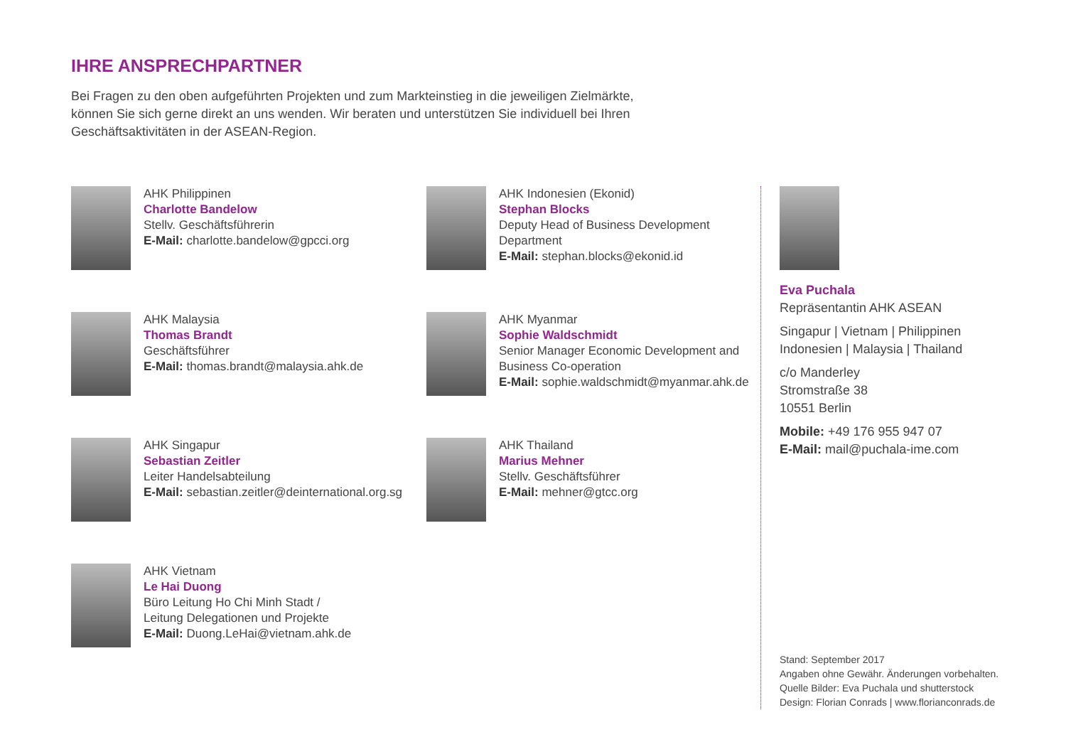IHRE ANSPRECHPARTNER
Bei Fragen zu den oben aufgeführten Projekten und zum Markteinstieg in die jeweiligen Zielmärkte, können Sie sich gerne direkt an uns wenden. Wir beraten und unterstützen Sie individuell bei Ihren Geschäftsaktivitäten in der ASEAN-Region.
AHK Philippinen
Charlotte Bandelow
Stellv. Geschäftsführerin
E-Mail: charlotte.bandelow@gpcci.org
AHK Malaysia
Thomas Brandt
Geschäftsführer
E-Mail: thomas.brandt@malaysia.ahk.de
AHK Singapur
Sebastian Zeitler
Leiter Handelsabteilung
E-Mail: sebastian.zeitler@deinternational.org.sg
AHK Vietnam
Le Hai Duong
Büro Leitung Ho Chi Minh Stadt /
Leitung Delegationen und Projekte
E-Mail: Duong.LeHai@vietnam.ahk.de
AHK Indonesien (Ekonid)
Stephan Blocks
Deputy Head of Business Development Department
E-Mail: stephan.blocks@ekonid.id
AHK Myanmar
Sophie Waldschmidt
Senior Manager Economic Development and Business Co-operation
E-Mail: sophie.waldschmidt@myanmar.ahk.de
AHK Thailand
Marius Mehner
Stellv. Geschäftsführer
E-Mail: mehner@gtcc.org
Eva Puchala
Repräsentantin AHK ASEAN
Singapur | Vietnam | Philippinen
Indonesien | Malaysia | Thailand
c/o Manderley
Stromstraße 38
10551 Berlin
Mobile: +49 176 955 947 07
E-Mail: mail@puchala-ime.com
Stand: September 2017
Angaben ohne Gewähr. Änderungen vorbehalten.
Quelle Bilder: Eva Puchala und shutterstock
Design: Florian Conrads | www.florianconrads.de